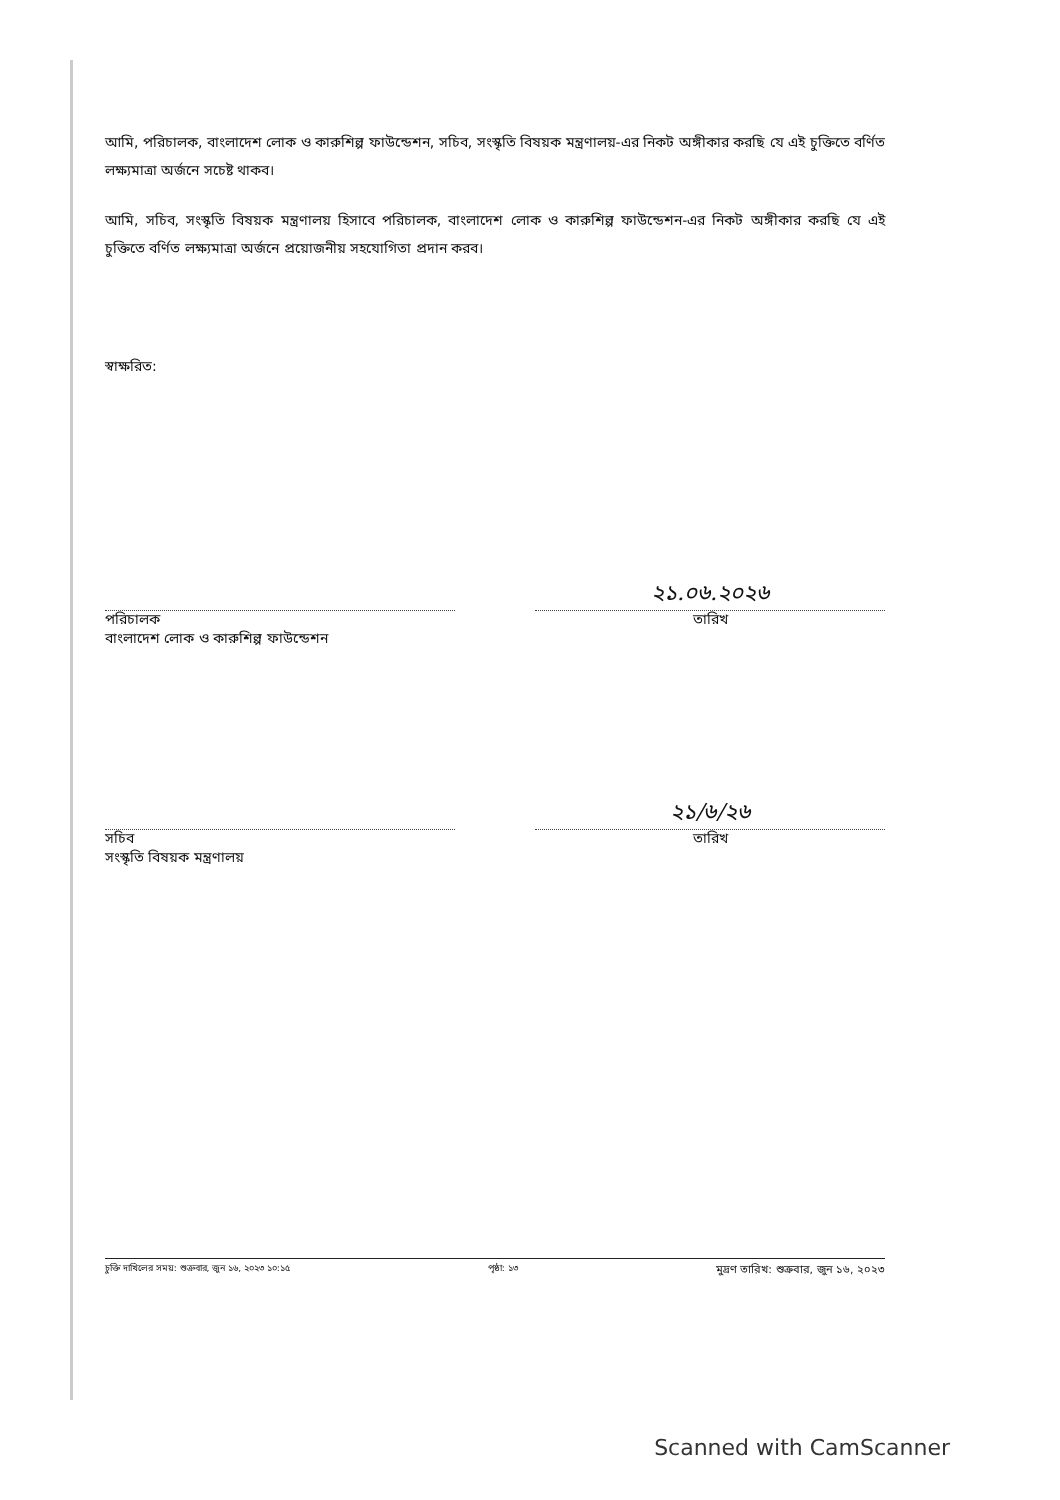আমি, পরিচালক, বাংলাদেশ লোক ও কারুশিল্প ফাউন্ডেশন, সচিব, সংস্কৃতি বিষয়ক মন্ত্রণালয়-এর নিকট অঙ্গীকার করছি যে এই চুক্তিতে বর্ণিত লক্ষ্যমাত্রা অর্জনে সচেষ্ট থাকব।
আমি, সচিব, সংস্কৃতি বিষয়ক মন্ত্রণালয় হিসাবে পরিচালক, বাংলাদেশ লোক ও কারুশিল্প ফাউন্ডেশন-এর নিকট অঙ্গীকার করছি যে এই চুক্তিতে বর্ণিত লক্ষ্যমাত্রা অর্জনে প্রয়োজনীয় সহযোগিতা প্রদান করব।
স্বাক্ষরিত:
পরিচালক
বাংলাদেশ লোক ও কারুশিল্প ফাউন্ডেশন
২১.০৬.২০২৬
তারিখ
সচিব
সংস্কৃতি বিষয়ক মন্ত্রণালয়
২১/৬/২৬
তারিখ
চুক্তি দাখিলের সময়: শুক্রবার, জুন ১৬, ২০২৩ ১০:১৫ পৃষ্ঠা: ১৩ মুদ্রণ তারিখ: শুক্রবার, জুন ১৬, ২০২৩
Scanned with CamScanner